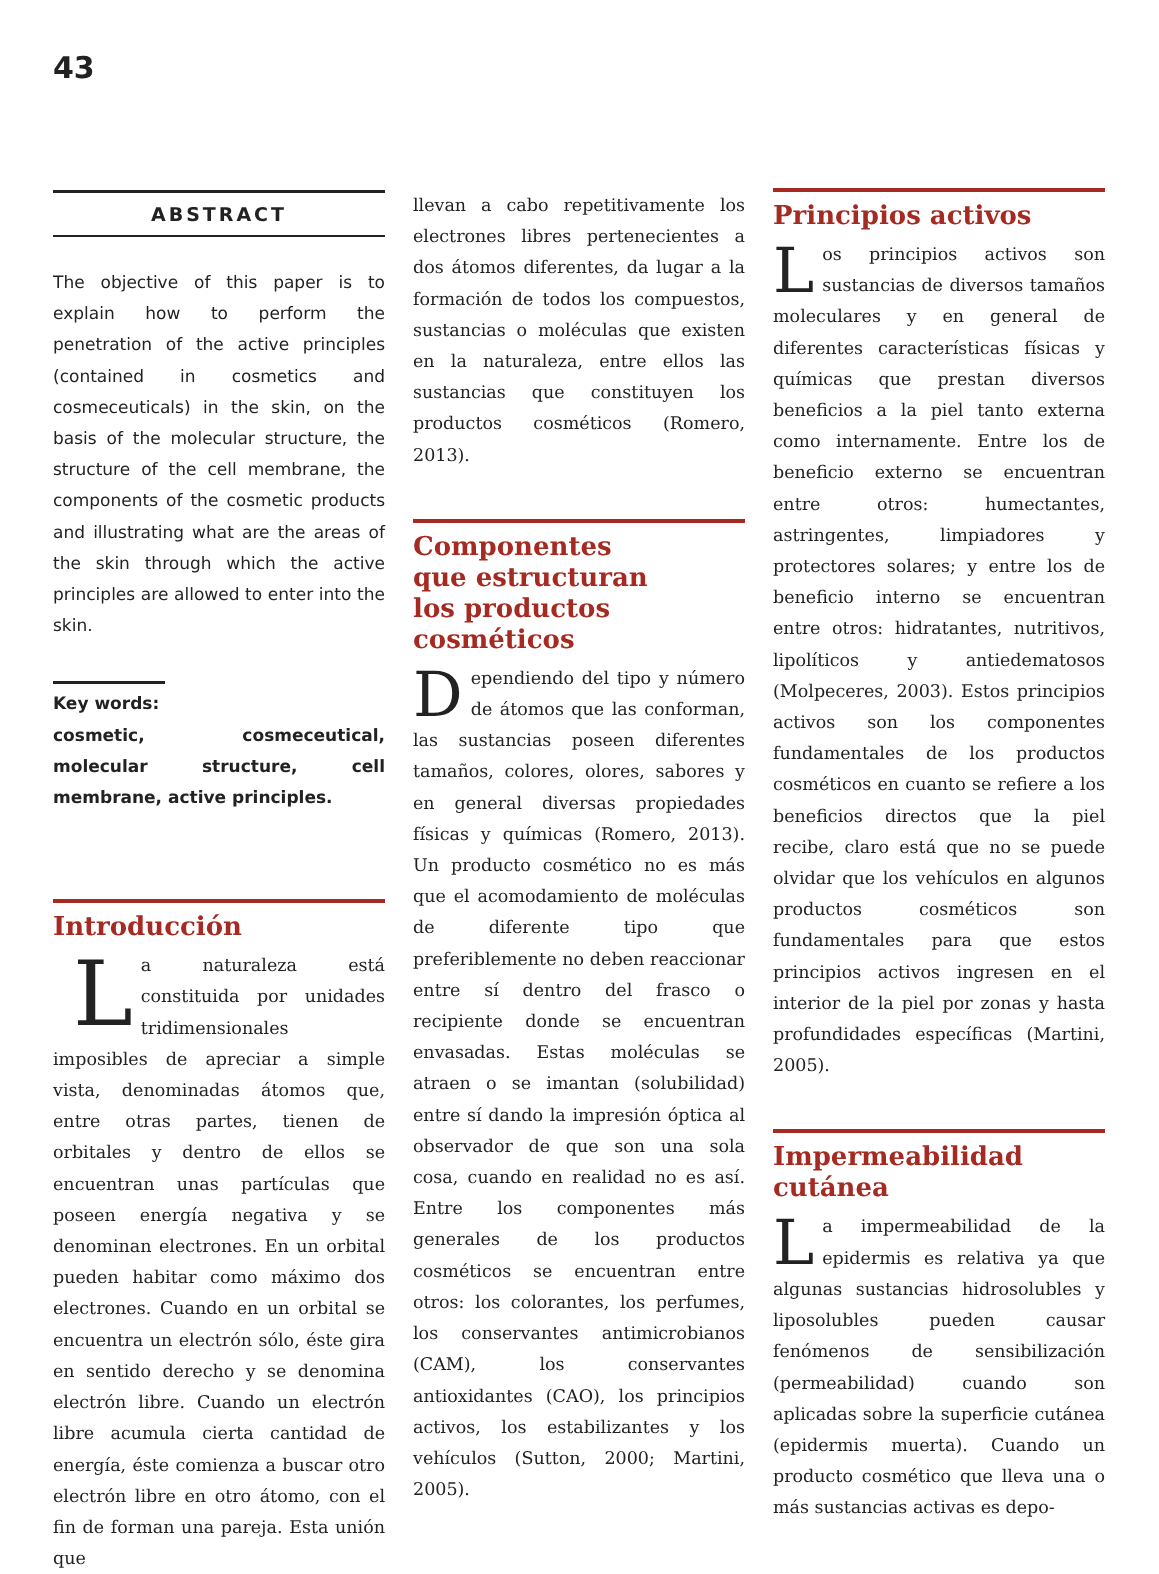43
ABSTRACT
The objective of this paper is to explain how to perform the penetration of the active principles (contained in cosmetics and cosmeceuticals) in the skin, on the basis of the molecular structure, the structure of the cell membrane, the components of the cosmetic products and illustrating what are the areas of the skin through which the active principles are allowed to enter into the skin.
Key words:
cosmetic, cosmeceutical, molecular structure, cell membrane, active principles.
Introducción
La naturaleza está constituida por unidades tridimensionales imposibles de apreciar a simple vista, denominadas átomos que, entre otras partes, tienen de orbitales y dentro de ellos se encuentran unas partículas que poseen energía negativa y se denominan electrones. En un orbital pueden habitar como máximo dos electrones. Cuando en un orbital se encuentra un electrón sólo, éste gira en sentido derecho y se denomina electrón libre. Cuando un electrón libre acumula cierta cantidad de energía, éste comienza a buscar otro electrón libre en otro átomo, con el fin de forman una pareja. Esta unión que
llevan a cabo repetitivamente los electrones libres pertenecientes a dos átomos diferentes, da lugar a la formación de todos los compuestos, sustancias o moléculas que existen en la naturaleza, entre ellos las sustancias que constituyen los productos cosméticos (Romero, 2013).
Componentes
que estructuran
los productos
cosméticos
Dependiendo del tipo y número de átomos que las conforman, las sustancias poseen diferentes tamaños, colores, olores, sabores y en general diversas propiedades físicas y químicas (Romero, 2013). Un producto cosmético no es más que el acomodamiento de moléculas de diferente tipo que preferiblemente no deben reaccionar entre sí dentro del frasco o recipiente donde se encuentran envasadas. Estas moléculas se atraen o se imantan (solubilidad) entre sí dando la impresión óptica al observador de que son una sola cosa, cuando en realidad no es así. Entre los componentes más generales de los productos cosméticos se encuentran entre otros: los colorantes, los perfumes, los conservantes antimicrobianos (CAM), los conservantes antioxidantes (CAO), los principios activos, los estabilizantes y los vehículos (Sutton, 2000; Martini, 2005).
Principios activos
Los principios activos son sustancias de diversos tamaños moleculares y en general de diferentes características físicas y químicas que prestan diversos beneficios a la piel tanto externa como internamente. Entre los de beneficio externo se encuentran entre otros: humectantes, astringentes, limpiadores y protectores solares; y entre los de beneficio interno se encuentran entre otros: hidratantes, nutritivos, lipolíticos y antiedematosos (Molpeceres, 2003). Estos principios activos son los componentes fundamentales de los productos cosméticos en cuanto se refiere a los beneficios directos que la piel recibe, claro está que no se puede olvidar que los vehículos en algunos productos cosméticos son fundamentales para que estos principios activos ingresen en el interior de la piel por zonas y hasta profundidades específicas (Martini, 2005).
Impermeabilidad
cutánea
La impermeabilidad de la epidermis es relativa ya que algunas sustancias hidrosolubles y liposolubles pueden causar fenómenos de sensibilización (permeabilidad) cuando son aplicadas sobre la superficie cutánea (epidermis muerta). Cuando un producto cosmético que lleva una o más sustancias activas es depo-